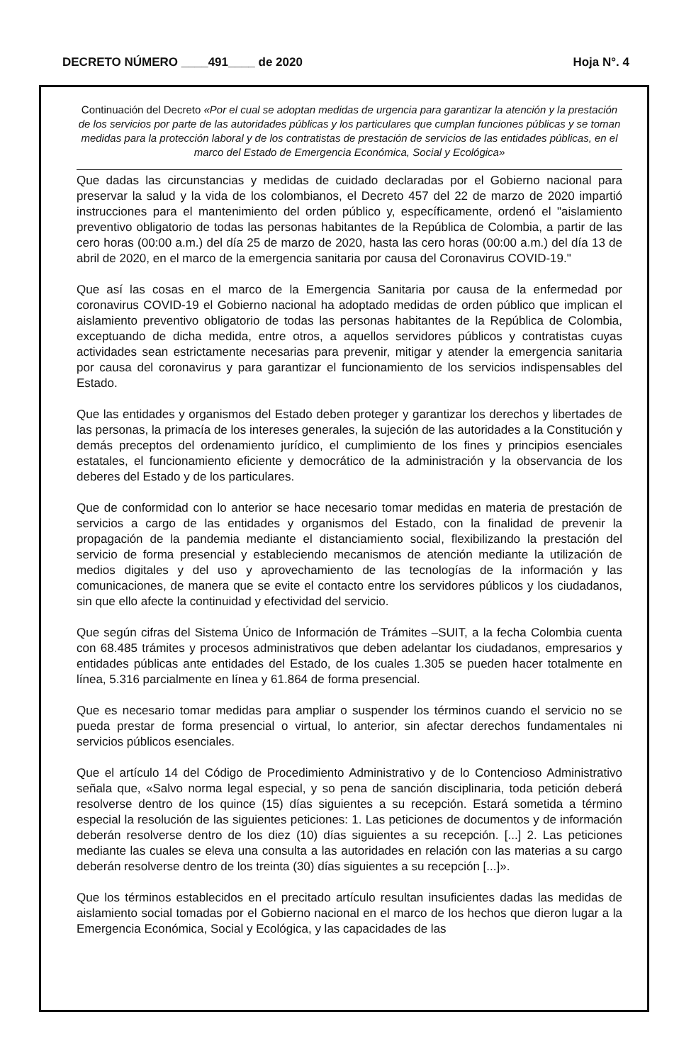DECRETO NÚMERO ____491____ de 2020 Hoja N°. 4
Continuación del Decreto «Por el cual se adoptan medidas de urgencia para garantizar la atención y la prestación de los servicios por parte de las autoridades públicas y los particulares que cumplan funciones públicas y se toman medidas para la protección laboral y de los contratistas de prestación de servicios de las entidades públicas, en el marco del Estado de Emergencia Económica, Social y Ecológica»
Que dadas las circunstancias y medidas de cuidado declaradas por el Gobierno nacional para preservar la salud y la vida de los colombianos, el Decreto 457 del 22 de marzo de 2020 impartió instrucciones para el mantenimiento del orden público y, específicamente, ordenó el "aislamiento preventivo obligatorio de todas las personas habitantes de la República de Colombia, a partir de las cero horas (00:00 a.m.) del día 25 de marzo de 2020, hasta las cero horas (00:00 a.m.) del día 13 de abril de 2020, en el marco de la emergencia sanitaria por causa del Coronavirus COVID-19."
Que así las cosas en el marco de la Emergencia Sanitaria por causa de la enfermedad por coronavirus COVID-19 el Gobierno nacional ha adoptado medidas de orden público que implican el aislamiento preventivo obligatorio de todas las personas habitantes de la República de Colombia, exceptuando de dicha medida, entre otros, a aquellos servidores públicos y contratistas cuyas actividades sean estrictamente necesarias para prevenir, mitigar y atender la emergencia sanitaria por causa del coronavirus y para garantizar el funcionamiento de los servicios indispensables del Estado.
Que las entidades y organismos del Estado deben proteger y garantizar los derechos y libertades de las personas, la primacía de los intereses generales, la sujeción de las autoridades a la Constitución y demás preceptos del ordenamiento jurídico, el cumplimiento de los fines y principios esenciales estatales, el funcionamiento eficiente y democrático de la administración y la observancia de los deberes del Estado y de los particulares.
Que de conformidad con lo anterior se hace necesario tomar medidas en materia de prestación de servicios a cargo de las entidades y organismos del Estado, con la finalidad de prevenir la propagación de la pandemia mediante el distanciamiento social, flexibilizando la prestación del servicio de forma presencial y estableciendo mecanismos de atención mediante la utilización de medios digitales y del uso y aprovechamiento de las tecnologías de la información y las comunicaciones, de manera que se evite el contacto entre los servidores públicos y los ciudadanos, sin que ello afecte la continuidad y efectividad del servicio.
Que según cifras del Sistema Único de Información de Trámites –SUIT, a la fecha Colombia cuenta con 68.485 trámites y procesos administrativos que deben adelantar los ciudadanos, empresarios y entidades públicas ante entidades del Estado, de los cuales 1.305 se pueden hacer totalmente en línea, 5.316 parcialmente en línea y 61.864 de forma presencial.
Que es necesario tomar medidas para ampliar o suspender los términos cuando el servicio no se pueda prestar de forma presencial o virtual, lo anterior, sin afectar derechos fundamentales ni servicios públicos esenciales.
Que el artículo 14 del Código de Procedimiento Administrativo y de lo Contencioso Administrativo señala que, «Salvo norma legal especial, y so pena de sanción disciplinaria, toda petición deberá resolverse dentro de los quince (15) días siguientes a su recepción. Estará sometida a término especial la resolución de las siguientes peticiones: 1. Las peticiones de documentos y de información deberán resolverse dentro de los diez (10) días siguientes a su recepción. [...] 2. Las peticiones mediante las cuales se eleva una consulta a las autoridades en relación con las materias a su cargo deberán resolverse dentro de los treinta (30) días siguientes a su recepción [...]».
Que los términos establecidos en el precitado artículo resultan insuficientes dadas las medidas de aislamiento social tomadas por el Gobierno nacional en el marco de los hechos que dieron lugar a la Emergencia Económica, Social y Ecológica, y las capacidades de las